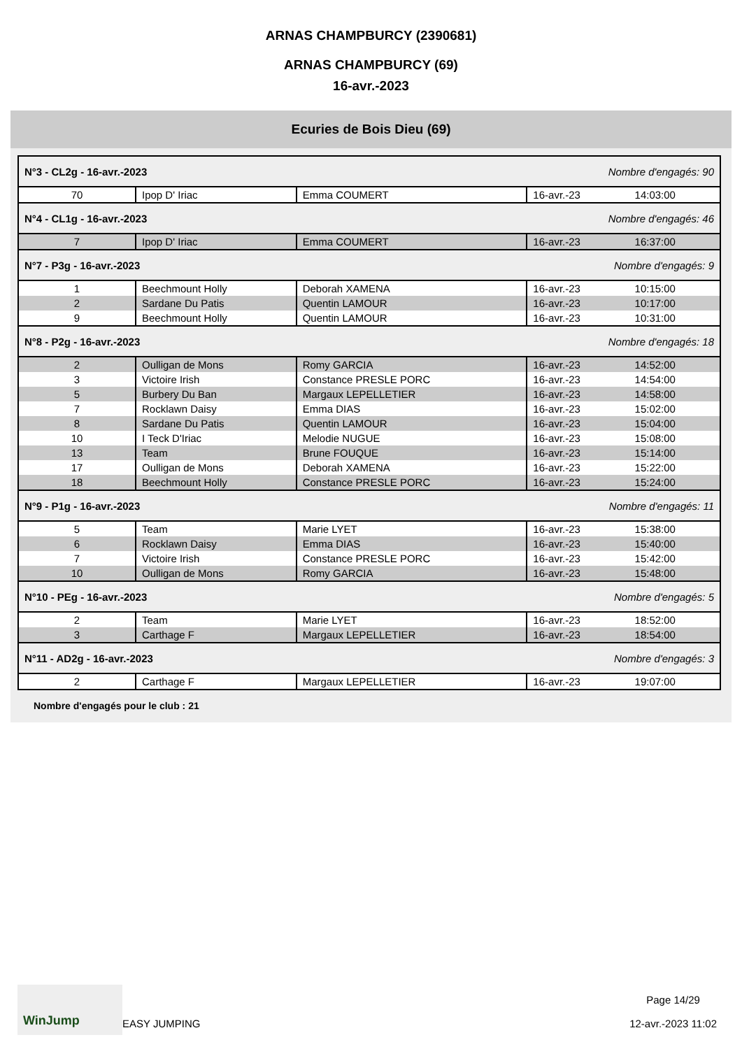ARNAS CHAMPBURCY (2390681)
ARNAS CHAMPBURCY (69)
16-avr.-2023
Ecuries de Bois Dieu (69)
| N°3 - CL2g - 16-avr.-2023 | | | Nombre d'engagés: 90 | |
| 70 | Ipop D' Iriac | Emma COUMERT | 16-avr.-23 | 14:03:00 |
| N°4 - CL1g - 16-avr.-2023 | | | Nombre d'engagés: 46 | |
| 7 | Ipop D' Iriac | Emma COUMERT | 16-avr.-23 | 16:37:00 |
| N°7 - P3g - 16-avr.-2023 | | | Nombre d'engagés: 9 | |
| 1 | Beechmount Holly | Deborah XAMENA | 16-avr.-23 | 10:15:00 |
| 2 | Sardane Du Patis | Quentin LAMOUR | 16-avr.-23 | 10:17:00 |
| 9 | Beechmount Holly | Quentin LAMOUR | 16-avr.-23 | 10:31:00 |
| N°8 - P2g - 16-avr.-2023 | | | Nombre d'engagés: 18 | |
| 2 | Oulligan de Mons | Romy GARCIA | 16-avr.-23 | 14:52:00 |
| 3 | Victoire Irish | Constance PRESLE PORC | 16-avr.-23 | 14:54:00 |
| 5 | Burbery Du Ban | Margaux LEPELLETIER | 16-avr.-23 | 14:58:00 |
| 7 | Rocklawn Daisy | Emma DIAS | 16-avr.-23 | 15:02:00 |
| 8 | Sardane Du Patis | Quentin LAMOUR | 16-avr.-23 | 15:04:00 |
| 10 | I Teck D'Iriac | Melodie NUGUE | 16-avr.-23 | 15:08:00 |
| 13 | Team | Brune FOUQUE | 16-avr.-23 | 15:14:00 |
| 17 | Oulligan de Mons | Deborah XAMENA | 16-avr.-23 | 15:22:00 |
| 18 | Beechmount Holly | Constance PRESLE PORC | 16-avr.-23 | 15:24:00 |
| N°9 - P1g - 16-avr.-2023 | | | Nombre d'engagés: 11 | |
| 5 | Team | Marie LYET | 16-avr.-23 | 15:38:00 |
| 6 | Rocklawn Daisy | Emma DIAS | 16-avr.-23 | 15:40:00 |
| 7 | Victoire Irish | Constance PRESLE PORC | 16-avr.-23 | 15:42:00 |
| 10 | Oulligan de Mons | Romy GARCIA | 16-avr.-23 | 15:48:00 |
| N°10 - PEg - 16-avr.-2023 | | | Nombre d'engagés: 5 | |
| 2 | Team | Marie LYET | 16-avr.-23 | 18:52:00 |
| 3 | Carthage F | Margaux LEPELLETIER | 16-avr.-23 | 18:54:00 |
| N°11 - AD2g - 16-avr.-2023 | | | Nombre d'engagés: 3 | |
| 2 | Carthage F | Margaux LEPELLETIER | 16-avr.-23 | 19:07:00 |
Nombre d'engagés pour le club : 21
WinJump
EASY JUMPING
Page 14/29
12-avr.-2023 11:02